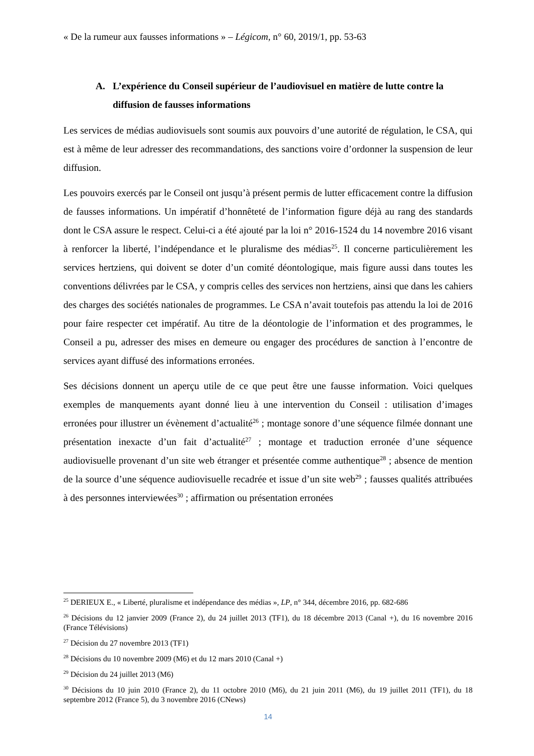« De la rumeur aux fausses informations » – Légicom, n° 60, 2019/1, pp. 53-63
A. L’expérience du Conseil supérieur de l’audiovisuel en matière de lutte contre la diffusion de fausses informations
Les services de médias audiovisuels sont soumis aux pouvoirs d’une autorité de régulation, le CSA, qui est à même de leur adresser des recommandations, des sanctions voire d’ordonner la suspension de leur diffusion.
Les pouvoirs exercés par le Conseil ont jusqu’à présent permis de lutter efficacement contre la diffusion de fausses informations. Un impératif d’honnêteté de l’information figure déjà au rang des standards dont le CSA assure le respect. Celui-ci a été ajouté par la loi n° 2016-1524 du 14 novembre 2016 visant à renforcer la liberté, l’indépendance et le pluralisme des médias<sup>25</sup>. Il concerne particulièrement les services hertziens, qui doivent se doter d’un comité déontologique, mais figure aussi dans toutes les conventions délivrées par le CSA, y compris celles des services non hertziens, ainsi que dans les cahiers des charges des sociétés nationales de programmes. Le CSA n’avait toutefois pas attendu la loi de 2016 pour faire respecter cet impératif. Au titre de la déontologie de l’information et des programmes, le Conseil a pu, adresser des mises en demeure ou engager des procédures de sanction à l’encontre de services ayant diffusé des informations erronées.
Ses décisions donnent un aperçu utile de ce que peut être une fausse information. Voici quelques exemples de manquements ayant donné lieu à une intervention du Conseil : utilisation d’images erronées pour illustrer un évènement d’actualité<sup>26</sup> ; montage sonore d’une séquence filmée donnant une présentation inexacte d’un fait d’actualité<sup>27</sup> ; montage et traduction erronée d’une séquence audiovisuelle provenant d’un site web étranger et présentée comme authentique<sup>28</sup> ; absence de mention de la source d’une séquence audiovisuelle recadrée et issue d’un site web<sup>29</sup> ; fausses qualités attribuées à des personnes interviewées<sup>30</sup> ; affirmation ou présentation erronées
<sup>25</sup> DERIEUX E., « Liberté, pluralisme et indépendance des médias », LP, n° 344, décembre 2016, pp. 682-686
<sup>26</sup> Décisions du 12 janvier 2009 (France 2), du 24 juillet 2013 (TF1), du 18 décembre 2013 (Canal +), du 16 novembre 2016 (France Télévisions)
<sup>27</sup> Décision du 27 novembre 2013 (TF1)
<sup>28</sup> Décisions du 10 novembre 2009 (M6) et du 12 mars 2010 (Canal +)
<sup>29</sup> Décision du 24 juillet 2013 (M6)
<sup>30</sup> Décisions du 10 juin 2010 (France 2), du 11 octobre 2010 (M6), du 21 juin 2011 (M6), du 19 juillet 2011 (TF1), du 18 septembre 2012 (France 5), du 3 novembre 2016 (CNews)
14